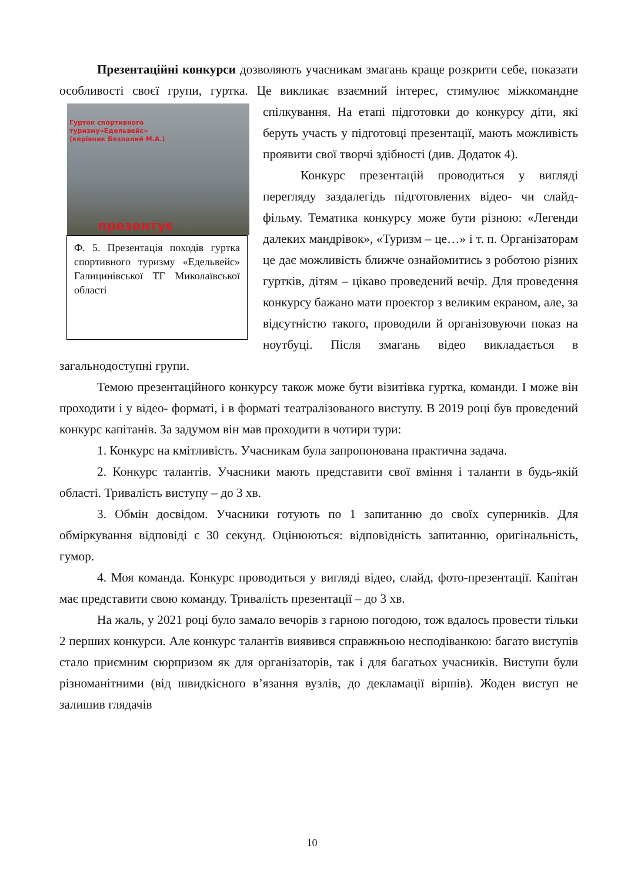Презентаційні конкурси дозволяють учасникам змагань краще розкрити себе, показати особливості своєї групи, гуртка. Це викликає взаємний інтерес, стимулює міжкомандне спілкування. На етапі підготовки до конкурсу діти, які Гурток спортивного
туризму«Едельвейс»
(керівник Безпалий М.А.)
презентує
Ф. 5. Презентація походів гуртка спортивного туризму «Едельвейс» Галицинівської ТГ Миколаївської області беруть участь у підготовці презентації, мають можливість проявити свої творчі здібності (див. Додаток 4).
Конкурс презентацій проводиться у вигляді перегляду заздалегідь підготовлених відео- чи слайд-фільму. Тематика конкурсу може бути різною: «Легенди далеких мандрівок», «Туризм – це…» і т. п. Організаторам це дає можливість ближче ознайомитись з роботою різних гуртків, дітям – цікаво проведений вечір. Для проведення конкурсу бажано мати проектор з великим екраном, але, за відсутністю такого, проводили й організовуючи показ на ноутбуці. Після змагань відео викладається в загальнодоступні групи.
Темою презентаційного конкурсу також може бути візитівка гуртка, команди. І може він проходити і у відео- форматі, і в форматі театралізованого виступу. В 2019 році був проведений конкурс капітанів. За задумом він мав проходити в чотири тури:
1. Конкурс на кмітливість. Учасникам була запропонована практична задача.
2. Конкурс талантів. Учасники мають представити свої вміння і таланти в будь-якій області. Тривалість виступу – до 3 хв.
3. Обмін досвідом. Учасники готують по 1 запитанню до своїх суперників. Для обміркування відповіді є 30 секунд. Оцінюються: відповідність запитанню, оригінальність, гумор.
4. Моя команда. Конкурс проводиться у вигляді відео, слайд, фото-презентації. Капітан має представити свою команду. Тривалість презентації – до 3 хв.
На жаль, у 2021 році було замало вечорів з гарною погодою, тож вдалось провести тільки 2 перших конкурси. Але конкурс талантів виявився справжньою несподіванкою: багато виступів стало приємним сюрпризом як для організаторів, так і для багатьох учасників. Виступи були різноманітними (від швидкісного в’язання вузлів, до декламації віршів). Жоден виступ не залишив глядачів
10